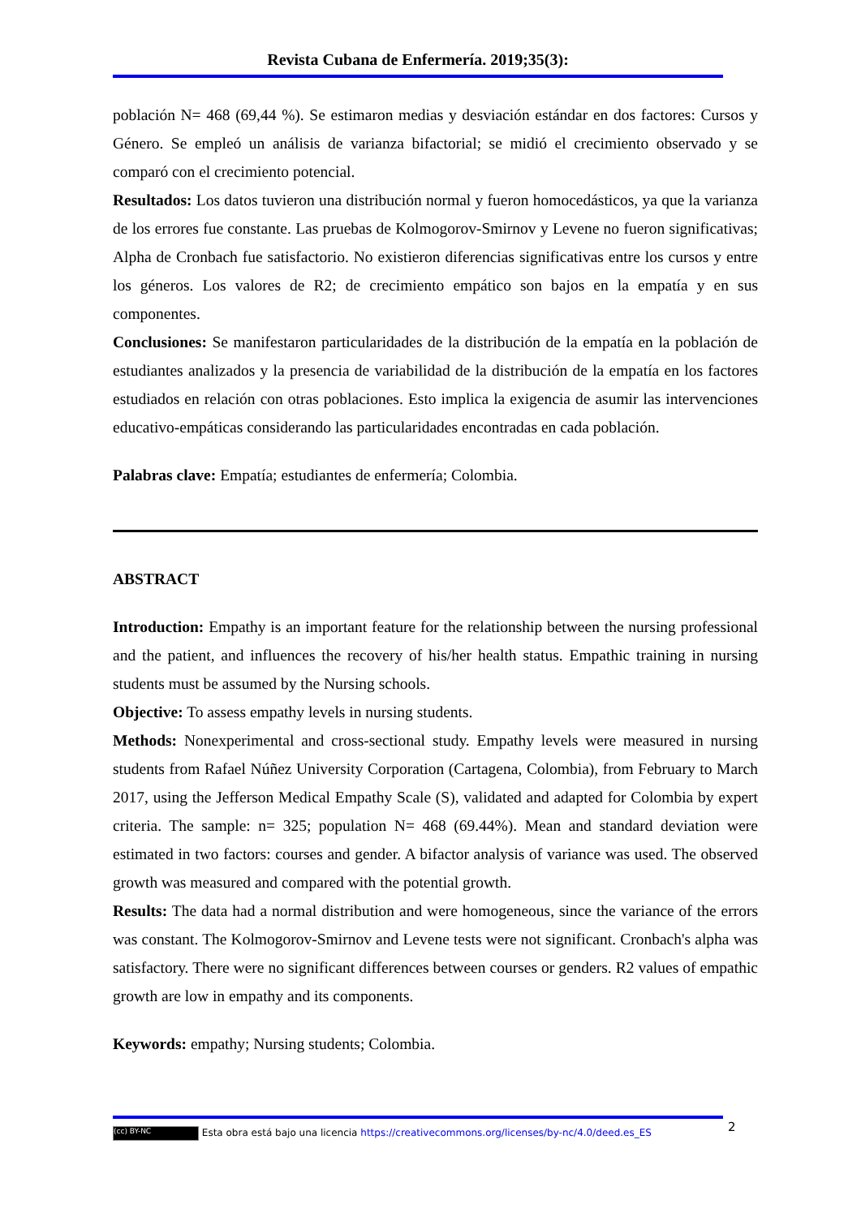Revista Cubana de Enfermería. 2019;35(3):
población N= 468 (69,44 %). Se estimaron medias y desviación estándar en dos factores: Cursos y Género. Se empleó un análisis de varianza bifactorial; se midió el crecimiento observado y se comparó con el crecimiento potencial.
Resultados: Los datos tuvieron una distribución normal y fueron homocedásticos, ya que la varianza de los errores fue constante. Las pruebas de Kolmogorov-Smirnov y Levene no fueron significativas; Alpha de Cronbach fue satisfactorio. No existieron diferencias significativas entre los cursos y entre los géneros. Los valores de R2; de crecimiento empático son bajos en la empatía y en sus componentes.
Conclusiones: Se manifestaron particularidades de la distribución de la empatía en la población de estudiantes analizados y la presencia de variabilidad de la distribución de la empatía en los factores estudiados en relación con otras poblaciones. Esto implica la exigencia de asumir las intervenciones educativo-empáticas considerando las particularidades encontradas en cada población.
Palabras clave: Empatía; estudiantes de enfermería; Colombia.
ABSTRACT
Introduction: Empathy is an important feature for the relationship between the nursing professional and the patient, and influences the recovery of his/her health status. Empathic training in nursing students must be assumed by the Nursing schools.
Objective: To assess empathy levels in nursing students.
Methods: Nonexperimental and cross-sectional study. Empathy levels were measured in nursing students from Rafael Núñez University Corporation (Cartagena, Colombia), from February to March 2017, using the Jefferson Medical Empathy Scale (S), validated and adapted for Colombia by expert criteria. The sample: n= 325; population N= 468 (69.44%). Mean and standard deviation were estimated in two factors: courses and gender. A bifactor analysis of variance was used. The observed growth was measured and compared with the potential growth.
Results: The data had a normal distribution and were homogeneous, since the variance of the errors was constant. The Kolmogorov-Smirnov and Levene tests were not significant. Cronbach's alpha was satisfactory. There were no significant differences between courses or genders. R2 values of empathic growth are low in empathy and its components.
Keywords: empathy; Nursing students; Colombia.
2
(cc) BY-NC Esta obra está bajo una licencia https://creativecommons.org/licenses/by-nc/4.0/deed.es_ES